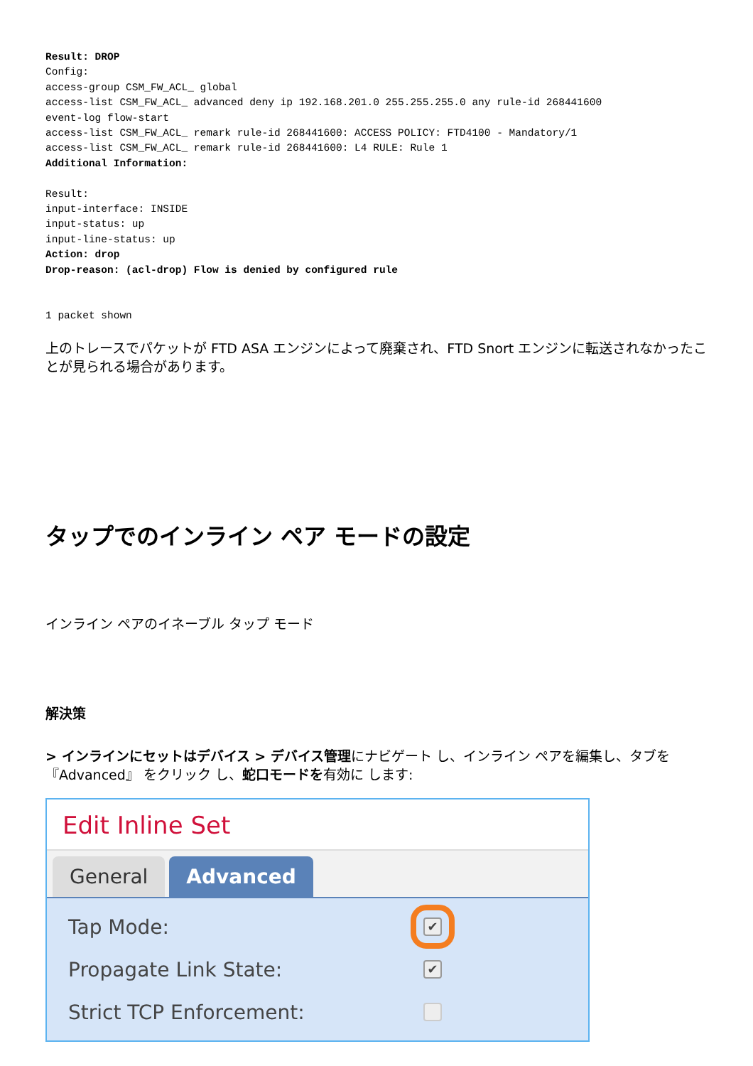Result: DROP
Config:
access-group CSM_FW_ACL_ global
access-list CSM_FW_ACL_ advanced deny ip 192.168.201.0 255.255.255.0 any rule-id 268441600
event-log flow-start
access-list CSM_FW_ACL_ remark rule-id 268441600: ACCESS POLICY: FTD4100 - Mandatory/1
access-list CSM_FW_ACL_ remark rule-id 268441600: L4 RULE: Rule 1
Additional Information:

Result:
input-interface: INSIDE
input-status: up
input-line-status: up
Action: drop
Drop-reason: (acl-drop) Flow is denied by configured rule


1 packet shown
上のトレースでパケットが FTD ASA エンジンによって廃棄され、FTD Snort エンジンに転送されなかったことが見られる場合があります。
タップでのインライン ペア モードの設定
インライン ペアのイネーブル タップ モード
解決策
> インラインにセットはデバイス > デバイス管理にナビゲート し、インライン ペアを編集し、タブを『Advanced』 をクリック し、蛇口モードを有効に します:
Edit Inline Set
General Advanced
Tap Mode:
✔
Propagate Link State:
✔
Strict TCP Enforcement: